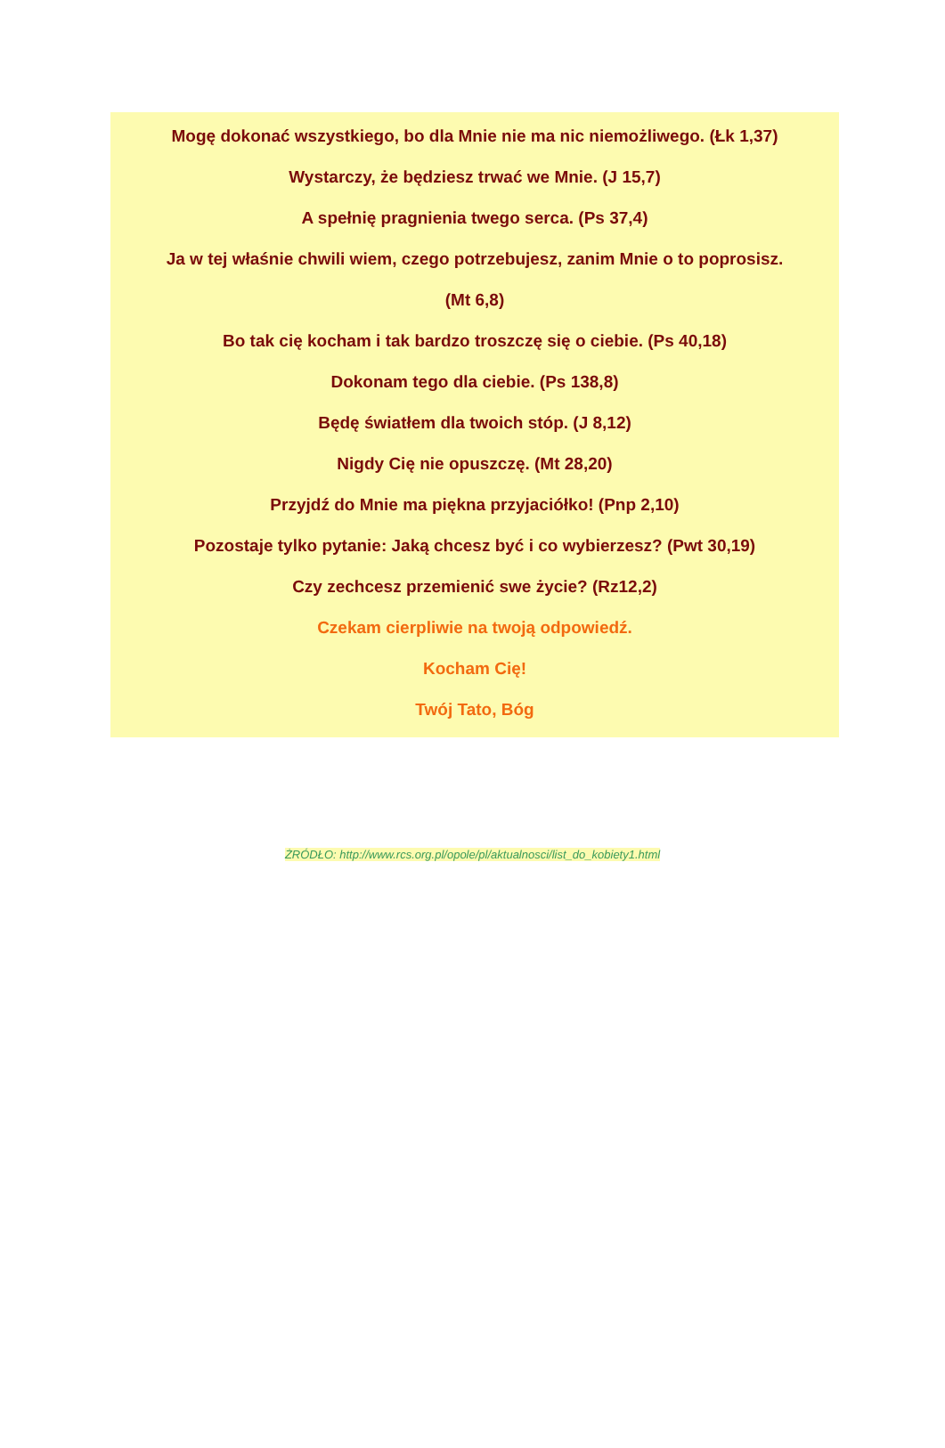Mogę dokonać wszystkiego, bo dla Mnie nie ma nic niemożliwego. (Łk 1,37)
Wystarczy, że będziesz trwać we Mnie. (J 15,7)
A spełnię pragnienia twego serca. (Ps 37,4)
Ja w tej właśnie chwili wiem, czego potrzebujesz, zanim Mnie o to poprosisz.
(Mt 6,8)
Bo tak cię kocham i tak bardzo troszczę się o ciebie. (Ps 40,18)
Dokonam tego dla ciebie. (Ps 138,8)
Będę światłem dla twoich stóp. (J 8,12)
Nigdy Cię nie opuszczę. (Mt 28,20)
Przyjdź do Mnie ma piękna przyjaciółko! (Pnp 2,10)
Pozostaje tylko pytanie: Jaką chcesz być i co wybierzesz? (Pwt 30,19)
Czy zechcesz przemienić swe życie? (Rz12,2)
Czekam cierpliwie na twoją odpowiedź.
Kocham Cię!
Twój Tato, Bóg
ŻRÓDŁO: http://www.rcs.org.pl/opole/pl/aktualnosci/list_do_kobiety1.html